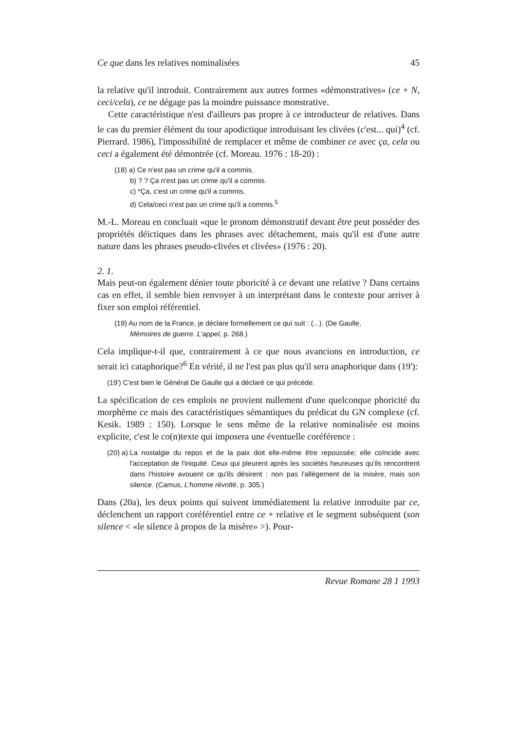Ce que dans les relatives nominalisées 45
la relative qu'il introduit. Contrairement aux autres formes «démonstratives» (ce + N, ceci/cela), ce ne dégage pas la moindre puissance monstrative.
Cette caractéristique n'est d'ailleurs pas propre à ce introducteur de relatives. Dans le cas du premier élément du tour apodictique introduisant les clivées (c'est... qui)<sup>4</sup> (cf. Pierrard. 1986), l'impossibilité de remplacer et même de combiner ce avec ça, cela ou ceci a également été démontrée (cf. Moreau. 1976 : 18-20) :
(18) a) Ce n'est pas un crime qu'il a commis.
b) ? ? Ça n'est pas un crime qu'il a commis.
c) *Ça, c'est un crime qu'il a commis.
d) Cela/ceci n'est pas un crime qu'il a commis.<sup>5</sup>
M.-L. Moreau en concluait «que le pronom démonstratif devant être peut posséder des propriétés déictiques dans les phrases avec détachement, mais qu'il est d'une autre nature dans les phrases pseudo-clivées et clivées» (1976 : 20).
2. 1.
Mais peut-on également dénier toute phoricité à ce devant une relative ? Dans certains cas en effet, il semble bien renvoyer à un interprétant dans le contexte pour arriver à fixer son emploi référentiel.
(19) Au nom de la France, je déclare formellement ce qui suit : (...). (De Gaulle,
Mémoires de guerre. L'appel, p. 268.)
Cela implique-t-il que, contrairement à ce que nous avancions en introduction, ce serait ici cataphorique?<sup>6</sup> En vérité, il ne l'est pas plus qu'il sera anaphorique dans (19'):
(19') C'est bien le Général De Gaulle qui a déclaré ce qui précède.
La spécification de ces emplois ne provient nullement d'une quelconque phoricité du morphème ce mais des caractéristiques sémantiques du prédicat du GN complexe (cf. Kesik. 1989 : 150). Lorsque le sens même de la relative nominalisée est moins explicite, c'est le co(n)texte qui imposera une éventuelle coréférence :
(20) a) La nostalgie du repos et de la paix doit elle-même être repoussée; elle coïncide avec l'acceptation de l'iniquité. Ceux qui pleurent après les sociétés heureuses qu'ils rencontrent dans l'histoire avouent ce qu'ils désirent : non pas l'allègement de la misère, mais son silence. (Camus, L'homme révolté, p. 305.)
Dans (20a), les deux points qui suivent immédiatement la relative introduite par ce, déclenchent un rapport coréférentiel entre ce + relative et le segment subséquent (son silence < «le silence à propos de la misère» >). Pour-
Revue Romane 28 1 1993